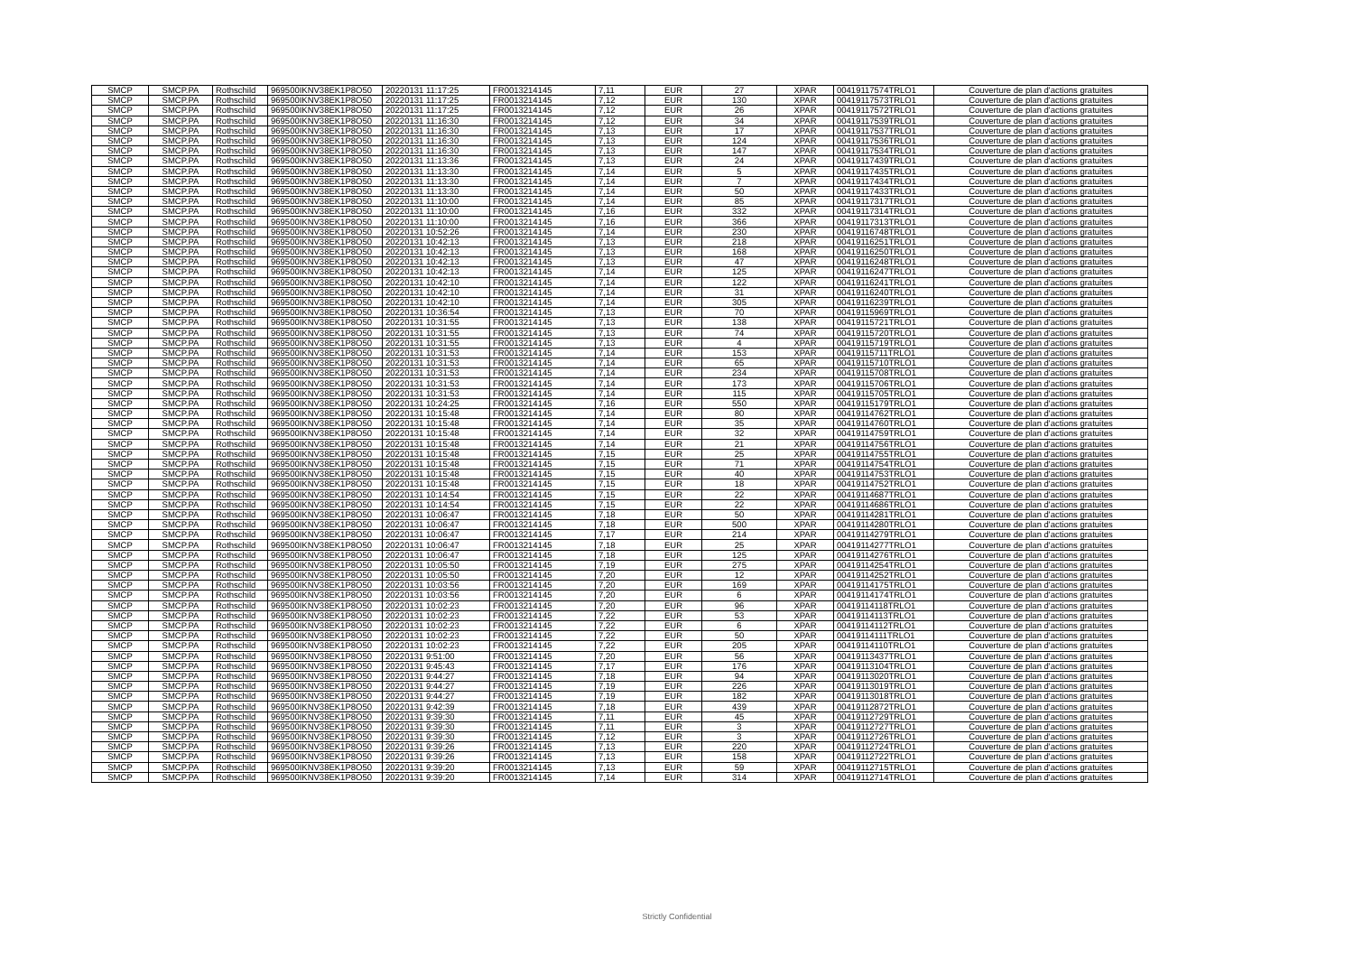| SMCP | SMCP.PA | Rothschild | 969500IKNV38EK1P8O50 | 20220131 11:17:25 | FR0013214145 | 7,11 | EUR | 27 | XPAR | 00419117574TRLO1 | Couverture de plan d'actions gratuites |
| SMCP | SMCP.PA | Rothschild | 969500IKNV38EK1P8O50 | 20220131 11:17:25 | FR0013214145 | 7,12 | EUR | 130 | XPAR | 00419117573TRLO1 | Couverture de plan d'actions gratuites |
| SMCP | SMCP.PA | Rothschild | 969500IKNV38EK1P8O50 | 20220131 11:17:25 | FR0013214145 | 7,12 | EUR | 26 | XPAR | 00419117572TRLO1 | Couverture de plan d'actions gratuites |
| SMCP | SMCP.PA | Rothschild | 969500IKNV38EK1P8O50 | 20220131 11:16:30 | FR0013214145 | 7,12 | EUR | 34 | XPAR | 00419117539TRLO1 | Couverture de plan d'actions gratuites |
| SMCP | SMCP.PA | Rothschild | 969500IKNV38EK1P8O50 | 20220131 11:16:30 | FR0013214145 | 7,13 | EUR | 17 | XPAR | 00419117537TRLO1 | Couverture de plan d'actions gratuites |
| SMCP | SMCP.PA | Rothschild | 969500IKNV38EK1P8O50 | 20220131 11:16:30 | FR0013214145 | 7,13 | EUR | 124 | XPAR | 00419117536TRLO1 | Couverture de plan d'actions gratuites |
| SMCP | SMCP.PA | Rothschild | 969500IKNV38EK1P8O50 | 20220131 11:16:30 | FR0013214145 | 7,13 | EUR | 147 | XPAR | 00419117534TRLO1 | Couverture de plan d'actions gratuites |
| SMCP | SMCP.PA | Rothschild | 969500IKNV38EK1P8O50 | 20220131 11:13:36 | FR0013214145 | 7,13 | EUR | 24 | XPAR | 00419117439TRLO1 | Couverture de plan d'actions gratuites |
| SMCP | SMCP.PA | Rothschild | 969500IKNV38EK1P8O50 | 20220131 11:13:30 | FR0013214145 | 7,14 | EUR | 5 | XPAR | 00419117435TRLO1 | Couverture de plan d'actions gratuites |
| SMCP | SMCP.PA | Rothschild | 969500IKNV38EK1P8O50 | 20220131 11:13:30 | FR0013214145 | 7,14 | EUR | 7 | XPAR | 00419117434TRLO1 | Couverture de plan d'actions gratuites |
| SMCP | SMCP.PA | Rothschild | 969500IKNV38EK1P8O50 | 20220131 11:13:30 | FR0013214145 | 7,14 | EUR | 50 | XPAR | 00419117433TRLO1 | Couverture de plan d'actions gratuites |
| SMCP | SMCP.PA | Rothschild | 969500IKNV38EK1P8O50 | 20220131 11:10:00 | FR0013214145 | 7,14 | EUR | 85 | XPAR | 00419117317TRLO1 | Couverture de plan d'actions gratuites |
| SMCP | SMCP.PA | Rothschild | 969500IKNV38EK1P8O50 | 20220131 11:10:00 | FR0013214145 | 7,16 | EUR | 332 | XPAR | 00419117314TRLO1 | Couverture de plan d'actions gratuites |
| SMCP | SMCP.PA | Rothschild | 969500IKNV38EK1P8O50 | 20220131 11:10:00 | FR0013214145 | 7,16 | EUR | 366 | XPAR | 00419117313TRLO1 | Couverture de plan d'actions gratuites |
| SMCP | SMCP.PA | Rothschild | 969500IKNV38EK1P8O50 | 20220131 10:52:26 | FR0013214145 | 7,14 | EUR | 230 | XPAR | 00419116748TRLO1 | Couverture de plan d'actions gratuites |
| SMCP | SMCP.PA | Rothschild | 969500IKNV38EK1P8O50 | 20220131 10:42:13 | FR0013214145 | 7,13 | EUR | 218 | XPAR | 00419116251TRLO1 | Couverture de plan d'actions gratuites |
| SMCP | SMCP.PA | Rothschild | 969500IKNV38EK1P8O50 | 20220131 10:42:13 | FR0013214145 | 7,13 | EUR | 168 | XPAR | 00419116250TRLO1 | Couverture de plan d'actions gratuites |
| SMCP | SMCP.PA | Rothschild | 969500IKNV38EK1P8O50 | 20220131 10:42:13 | FR0013214145 | 7,13 | EUR | 47 | XPAR | 00419116248TRLO1 | Couverture de plan d'actions gratuites |
| SMCP | SMCP.PA | Rothschild | 969500IKNV38EK1P8O50 | 20220131 10:42:13 | FR0013214145 | 7,14 | EUR | 125 | XPAR | 00419116247TRLO1 | Couverture de plan d'actions gratuites |
| SMCP | SMCP.PA | Rothschild | 969500IKNV38EK1P8O50 | 20220131 10:42:10 | FR0013214145 | 7,14 | EUR | 122 | XPAR | 00419116241TRLO1 | Couverture de plan d'actions gratuites |
| SMCP | SMCP.PA | Rothschild | 969500IKNV38EK1P8O50 | 20220131 10:42:10 | FR0013214145 | 7,14 | EUR | 31 | XPAR | 00419116240TRLO1 | Couverture de plan d'actions gratuites |
| SMCP | SMCP.PA | Rothschild | 969500IKNV38EK1P8O50 | 20220131 10:42:10 | FR0013214145 | 7,14 | EUR | 305 | XPAR | 00419116239TRLO1 | Couverture de plan d'actions gratuites |
| SMCP | SMCP.PA | Rothschild | 969500IKNV38EK1P8O50 | 20220131 10:36:54 | FR0013214145 | 7,13 | EUR | 70 | XPAR | 00419115969TRLO1 | Couverture de plan d'actions gratuites |
| SMCP | SMCP.PA | Rothschild | 969500IKNV38EK1P8O50 | 20220131 10:31:55 | FR0013214145 | 7,13 | EUR | 138 | XPAR | 00419115721TRLO1 | Couverture de plan d'actions gratuites |
| SMCP | SMCP.PA | Rothschild | 969500IKNV38EK1P8O50 | 20220131 10:31:55 | FR0013214145 | 7,13 | EUR | 74 | XPAR | 00419115720TRLO1 | Couverture de plan d'actions gratuites |
| SMCP | SMCP.PA | Rothschild | 969500IKNV38EK1P8O50 | 20220131 10:31:55 | FR0013214145 | 7,13 | EUR | 4 | XPAR | 00419115719TRLO1 | Couverture de plan d'actions gratuites |
| SMCP | SMCP.PA | Rothschild | 969500IKNV38EK1P8O50 | 20220131 10:31:53 | FR0013214145 | 7,14 | EUR | 153 | XPAR | 00419115711TRLO1 | Couverture de plan d'actions gratuites |
| SMCP | SMCP.PA | Rothschild | 969500IKNV38EK1P8O50 | 20220131 10:31:53 | FR0013214145 | 7,14 | EUR | 65 | XPAR | 00419115710TRLO1 | Couverture de plan d'actions gratuites |
| SMCP | SMCP.PA | Rothschild | 969500IKNV38EK1P8O50 | 20220131 10:31:53 | FR0013214145 | 7,14 | EUR | 234 | XPAR | 00419115708TRLO1 | Couverture de plan d'actions gratuites |
| SMCP | SMCP.PA | Rothschild | 969500IKNV38EK1P8O50 | 20220131 10:31:53 | FR0013214145 | 7,14 | EUR | 173 | XPAR | 00419115706TRLO1 | Couverture de plan d'actions gratuites |
| SMCP | SMCP.PA | Rothschild | 969500IKNV38EK1P8O50 | 20220131 10:31:53 | FR0013214145 | 7,14 | EUR | 115 | XPAR | 00419115705TRLO1 | Couverture de plan d'actions gratuites |
| SMCP | SMCP.PA | Rothschild | 969500IKNV38EK1P8O50 | 20220131 10:24:25 | FR0013214145 | 7,16 | EUR | 550 | XPAR | 00419115179TRLO1 | Couverture de plan d'actions gratuites |
| SMCP | SMCP.PA | Rothschild | 969500IKNV38EK1P8O50 | 20220131 10:15:48 | FR0013214145 | 7,14 | EUR | 80 | XPAR | 00419114762TRLO1 | Couverture de plan d'actions gratuites |
| SMCP | SMCP.PA | Rothschild | 969500IKNV38EK1P8O50 | 20220131 10:15:48 | FR0013214145 | 7,14 | EUR | 35 | XPAR | 00419114760TRLO1 | Couverture de plan d'actions gratuites |
| SMCP | SMCP.PA | Rothschild | 969500IKNV38EK1P8O50 | 20220131 10:15:48 | FR0013214145 | 7,14 | EUR | 32 | XPAR | 00419114759TRLO1 | Couverture de plan d'actions gratuites |
| SMCP | SMCP.PA | Rothschild | 969500IKNV38EK1P8O50 | 20220131 10:15:48 | FR0013214145 | 7,14 | EUR | 21 | XPAR | 00419114756TRLO1 | Couverture de plan d'actions gratuites |
| SMCP | SMCP.PA | Rothschild | 969500IKNV38EK1P8O50 | 20220131 10:15:48 | FR0013214145 | 7,15 | EUR | 25 | XPAR | 00419114755TRLO1 | Couverture de plan d'actions gratuites |
| SMCP | SMCP.PA | Rothschild | 969500IKNV38EK1P8O50 | 20220131 10:15:48 | FR0013214145 | 7,15 | EUR | 71 | XPAR | 00419114754TRLO1 | Couverture de plan d'actions gratuites |
| SMCP | SMCP.PA | Rothschild | 969500IKNV38EK1P8O50 | 20220131 10:15:48 | FR0013214145 | 7,15 | EUR | 40 | XPAR | 00419114753TRLO1 | Couverture de plan d'actions gratuites |
| SMCP | SMCP.PA | Rothschild | 969500IKNV38EK1P8O50 | 20220131 10:15:48 | FR0013214145 | 7,15 | EUR | 18 | XPAR | 00419114752TRLO1 | Couverture de plan d'actions gratuites |
| SMCP | SMCP.PA | Rothschild | 969500IKNV38EK1P8O50 | 20220131 10:14:54 | FR0013214145 | 7,15 | EUR | 22 | XPAR | 00419114687TRLO1 | Couverture de plan d'actions gratuites |
| SMCP | SMCP.PA | Rothschild | 969500IKNV38EK1P8O50 | 20220131 10:14:54 | FR0013214145 | 7,15 | EUR | 22 | XPAR | 00419114686TRLO1 | Couverture de plan d'actions gratuites |
| SMCP | SMCP.PA | Rothschild | 969500IKNV38EK1P8O50 | 20220131 10:06:47 | FR0013214145 | 7,18 | EUR | 50 | XPAR | 00419114281TRLO1 | Couverture de plan d'actions gratuites |
| SMCP | SMCP.PA | Rothschild | 969500IKNV38EK1P8O50 | 20220131 10:06:47 | FR0013214145 | 7,18 | EUR | 500 | XPAR | 00419114280TRLO1 | Couverture de plan d'actions gratuites |
| SMCP | SMCP.PA | Rothschild | 969500IKNV38EK1P8O50 | 20220131 10:06:47 | FR0013214145 | 7,17 | EUR | 214 | XPAR | 00419114279TRLO1 | Couverture de plan d'actions gratuites |
| SMCP | SMCP.PA | Rothschild | 969500IKNV38EK1P8O50 | 20220131 10:06:47 | FR0013214145 | 7,18 | EUR | 25 | XPAR | 00419114277TRLO1 | Couverture de plan d'actions gratuites |
| SMCP | SMCP.PA | Rothschild | 969500IKNV38EK1P8O50 | 20220131 10:06:47 | FR0013214145 | 7,18 | EUR | 125 | XPAR | 00419114276TRLO1 | Couverture de plan d'actions gratuites |
| SMCP | SMCP.PA | Rothschild | 969500IKNV38EK1P8O50 | 20220131 10:05:50 | FR0013214145 | 7,19 | EUR | 275 | XPAR | 00419114254TRLO1 | Couverture de plan d'actions gratuites |
| SMCP | SMCP.PA | Rothschild | 969500IKNV38EK1P8O50 | 20220131 10:05:50 | FR0013214145 | 7,20 | EUR | 12 | XPAR | 00419114252TRLO1 | Couverture de plan d'actions gratuites |
| SMCP | SMCP.PA | Rothschild | 969500IKNV38EK1P8O50 | 20220131 10:03:56 | FR0013214145 | 7,20 | EUR | 169 | XPAR | 00419114175TRLO1 | Couverture de plan d'actions gratuites |
| SMCP | SMCP.PA | Rothschild | 969500IKNV38EK1P8O50 | 20220131 10:03:56 | FR0013214145 | 7,20 | EUR | 6 | XPAR | 00419114174TRLO1 | Couverture de plan d'actions gratuites |
| SMCP | SMCP.PA | Rothschild | 969500IKNV38EK1P8O50 | 20220131 10:02:23 | FR0013214145 | 7,20 | EUR | 96 | XPAR | 00419114118TRLO1 | Couverture de plan d'actions gratuites |
| SMCP | SMCP.PA | Rothschild | 969500IKNV38EK1P8O50 | 20220131 10:02:23 | FR0013214145 | 7,22 | EUR | 53 | XPAR | 00419114113TRLO1 | Couverture de plan d'actions gratuites |
| SMCP | SMCP.PA | Rothschild | 969500IKNV38EK1P8O50 | 20220131 10:02:23 | FR0013214145 | 7,22 | EUR | 6 | XPAR | 00419114112TRLO1 | Couverture de plan d'actions gratuites |
| SMCP | SMCP.PA | Rothschild | 969500IKNV38EK1P8O50 | 20220131 10:02:23 | FR0013214145 | 7,22 | EUR | 50 | XPAR | 00419114111TRLO1 | Couverture de plan d'actions gratuites |
| SMCP | SMCP.PA | Rothschild | 969500IKNV38EK1P8O50 | 20220131 10:02:23 | FR0013214145 | 7,22 | EUR | 205 | XPAR | 00419114110TRLO1 | Couverture de plan d'actions gratuites |
| SMCP | SMCP.PA | Rothschild | 969500IKNV38EK1P8O50 | 20220131 9:51:00 | FR0013214145 | 7,20 | EUR | 56 | XPAR | 00419113437TRLO1 | Couverture de plan d'actions gratuites |
| SMCP | SMCP.PA | Rothschild | 969500IKNV38EK1P8O50 | 20220131 9:45:43 | FR0013214145 | 7,17 | EUR | 176 | XPAR | 00419113104TRLO1 | Couverture de plan d'actions gratuites |
| SMCP | SMCP.PA | Rothschild | 969500IKNV38EK1P8O50 | 20220131 9:44:27 | FR0013214145 | 7,18 | EUR | 94 | XPAR | 00419113020TRLO1 | Couverture de plan d'actions gratuites |
| SMCP | SMCP.PA | Rothschild | 969500IKNV38EK1P8O50 | 20220131 9:44:27 | FR0013214145 | 7,19 | EUR | 226 | XPAR | 00419113019TRLO1 | Couverture de plan d'actions gratuites |
| SMCP | SMCP.PA | Rothschild | 969500IKNV38EK1P8O50 | 20220131 9:44:27 | FR0013214145 | 7,19 | EUR | 182 | XPAR | 00419113018TRLO1 | Couverture de plan d'actions gratuites |
| SMCP | SMCP.PA | Rothschild | 969500IKNV38EK1P8O50 | 20220131 9:42:39 | FR0013214145 | 7,18 | EUR | 439 | XPAR | 00419112872TRLO1 | Couverture de plan d'actions gratuites |
| SMCP | SMCP.PA | Rothschild | 969500IKNV38EK1P8O50 | 20220131 9:39:30 | FR0013214145 | 7,11 | EUR | 45 | XPAR | 00419112729TRLO1 | Couverture de plan d'actions gratuites |
| SMCP | SMCP.PA | Rothschild | 969500IKNV38EK1P8O50 | 20220131 9:39:30 | FR0013214145 | 7,11 | EUR | 3 | XPAR | 00419112727TRLO1 | Couverture de plan d'actions gratuites |
| SMCP | SMCP.PA | Rothschild | 969500IKNV38EK1P8O50 | 20220131 9:39:30 | FR0013214145 | 7,12 | EUR | 3 | XPAR | 00419112726TRLO1 | Couverture de plan d'actions gratuites |
| SMCP | SMCP.PA | Rothschild | 969500IKNV38EK1P8O50 | 20220131 9:39:26 | FR0013214145 | 7,13 | EUR | 220 | XPAR | 00419112724TRLO1 | Couverture de plan d'actions gratuites |
| SMCP | SMCP.PA | Rothschild | 969500IKNV38EK1P8O50 | 20220131 9:39:26 | FR0013214145 | 7,13 | EUR | 158 | XPAR | 00419112722TRLO1 | Couverture de plan d'actions gratuites |
| SMCP | SMCP.PA | Rothschild | 969500IKNV38EK1P8O50 | 20220131 9:39:20 | FR0013214145 | 7,13 | EUR | 59 | XPAR | 00419112715TRLO1 | Couverture de plan d'actions gratuites |
| SMCP | SMCP.PA | Rothschild | 969500IKNV38EK1P8O50 | 20220131 9:39:20 | FR0013214145 | 7,14 | EUR | 314 | XPAR | 00419112714TRLO1 | Couverture de plan d'actions gratuites |
Strictly Confidential